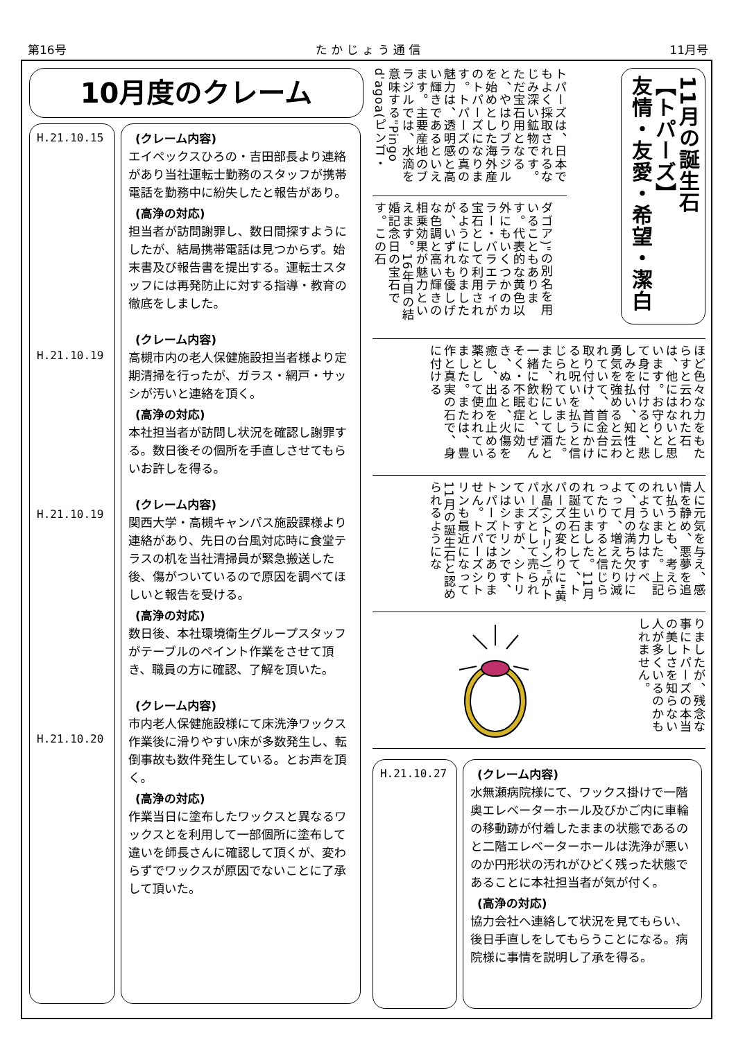第16号 た か じ ょ う 通 信 11月号
10月度のクレーム
H.21.10.15
H.21.10.19
H.21.10.19
H.21.10.20
(クレーム内容)
エイペックスひろの・吉田部長より連絡があり当社運転士勤務のスタッフが携帯電話を勤務中に紛失したと報告があり。
(高浄の対応)
担当者が訪問謝罪し、数日間探すようにしたが、結局携帯電話は見つからず。始末書及び報告書を提出する。運転士スタッフには再発防止に対する指導・教育の徹底をしました。
(クレーム内容)
高槻市内の老人保健施設担当者様より定期清掃を行ったが、ガラス・網戸・サッシが汚いと連絡を頂く。
(高浄の対応)
本社担当者が訪問し状況を確認し謝罪する。数日後その個所を手直しさせてもらいお許しを得る。
(クレーム内容)
関西大学・高槻キャンパス施設課様より連絡があり、先日の台風対応時に食堂テラスの机を当社清掃員が緊急搬送した後、傷がついているので原因を調べてほしいと報告を受ける。
(高浄の対応)
数日後、本社環境衛生グループスタッフがテーブルのペイント作業をさせて頂き、職員の方に確認、了解を頂いた。
(クレーム内容)
市内老人保健施設様にて床洗浄ワックス作業後に滑りやすい床が多数発生し、転倒事故も数件発生している。とお声を頂く。
(高浄の対応)
作業当日に塗布したワックスと異なるワックスとを利用して一部個所に塗布して違いを師長さんに確認して頂くが、変わらずでワックスが原因でないことに了承して頂いた。
11月の誕生石
【トパーズ】
友情・友愛・希望・潔白
トパーズは、日本でもよく採取されるなじみ深い鉱物です。ただ宝石用となると、やはりブラジルを始めとした海外産のトパーズになります。トパーズの真の魅力は、透明感と高い輝きであるといえます。主要産地のブラジルでは、水滴を意味する"Pingo d'agoa(ピンゴ・
ダゴア)"の別名を用いることもあります。代表的な黄色以外にもいくつかのカラー・バラエティが宝石として利用されるようになりましたが、いずれも優しげな色調と高い輝きの相乗効果が魅力といえます。16年目の結婚記念日の宝石です。この石
ほど色々な力をもたらすと云われた石は、他にはないと思います。お守りとして身に付けると、悲しみを払い、知性と勇気を強めると云われていて、首金台に取り付け、首にかけると呪いを払うと信じられていました。また、粉にして酒と一緒に飲むと、ぜんそく・不眠症に効き、ぬると、火傷を癒し、出血を止める薬として使われていました。または、豊作と真実の石で、身に付ける
人に元気を与え、感情を静め、悪夢を追い払うとも、考えられていました。上記のような力はすべて、月の満ち欠けによって、増えたり減ったりすると信じられていました。11月の誕生石として、トパーズの変わりに"黄水晶(シトリン)"がトパーズとして売られていますが、シトリンはシトリンです、トパーズではありません。トパーズシトリンも最近になって11月の誕生石と認められるようにな
りましたが、残念な事にトパーズの本当の美しさを知らない人が多くいるのかもしれません。
H.21.10.27
(クレーム内容)
水無瀬病院様にて、ワックス掛けで一階奥エレベーターホール及びかご内に車輪の移動跡が付着したままの状態であるのと二階エレベーターホールは洗浄が悪いのか円形状の汚れがひどく残った状態であることに本社担当者が気が付く。
(高浄の対応)
協力会社へ連絡して状況を見てもらい、後日手直しをしてもらうことになる。病院様に事情を説明し了承を得る。